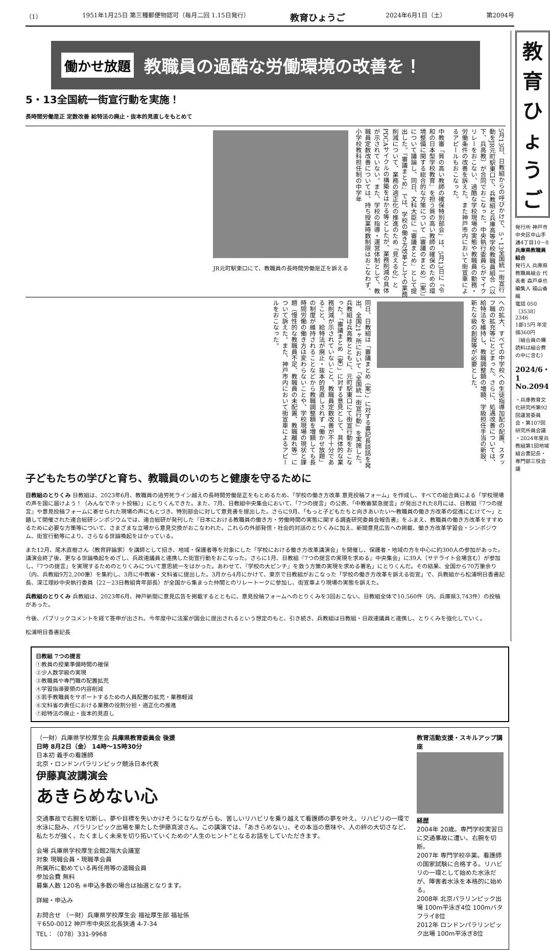（1） 1951年1月25日 第三種郵便物認可（毎月二回 1.15日発行） 教育ひょうご 2024年6月1日（土） 第2094号
働かせ放題 教職員の過酷な労働環境の改善を！
5・13全国統一街宣行動を実施！
長時間労働是正 定数改善 給特法の廃止・抜本的見直しをもとめて
5月13日、日教組からの呼びかけで、5・13全国統一街宣行動をJR元町駅東口で、兵教組と兵庫高等学校教職員組合（以下、兵高教）が合同でおこなった。中央執行委員らがマイクリレーをおこない、過酷な学校現場の実態や教職員の勤務・労働条件の改善を訴えた。また神戸市内において街宣車によるアピールもおこなった。
中教審「質の高い教師の確保特別部会」は、5月13日に『令和の日本型学校教育』を担う質の高い教師の確保のための環境整備に関する総合的な方策について（審議のまとめ）（案）」について議論し、同日、文科大臣に『審議まとめ』として提出した。『審議まとめ』では、学校の働き方改革としての業務削減について、業務の適正化の推進のため「見える化」とPDCAサイクルの構築をはかる等としたが、業務削減の具体が示されていない。また、学校の指導・運営体制として、教職員定数改善については、持ち授業時数制限はおこなわず、小学校教科担任制の中学年
JR元町駅東口にて、教職員の長時間労働是正を訴える
への拡大、すべての中学校への生徒指導加配の配置、スタッフ職の拡充等にとどまった。さらに、処遇改善については、給特法を維持し、教職調整額の増額、学級担任手当の新設、新たな級の創設等が必要とした。
同日、日教組は「審議まとめ（案）」に対する書記長談話を発出、全国21ヶ所において「全国統一街宣行動」を実施した。兵教組は兵高教とともに、元町駅東口にて街宣行動をおこなった。「審議まとめ（案）」に対する意見として、具体的な業務削減が示されていないこと、教職員定数改善が不十分であること、給特法が廃止・抜本的見直しされず「働かせ放題」の制度が維持されることなどから教職調整額を増額しても長時間労働の働き方は変わらないことや、学校現場の現状と課題（慢性的な教職員不足、教職員の未配置、教職離れ等）について訴えた。また、神戸市内において街宣車によるアピールをおこなった。
子どもたちの学びと育ち、教職員のいのちと健康を守るために
日教組のとりくみ 日教組は、2023年6月、教職員の過労死ライン越えの長時間労働是正をもとめるため、「学校の働き方改革 意見投稿フォーム」を作成し、すべての組合員による「学校現場の声を国に届けよう！（みんなでネット投稿）」にとりくんできた。また、7月、日教組中央集会において、「7つの提言」の公表、「中教審緊急提言」が発出された8月には、日教組『7つの提言』や意見投稿フォームに寄せられた現場の声にもとづき、特別部会に対して意見書を提出した。さらに9月、「もっと子どもたちと向きあいたい～教職員の働き方改革の促進にむけて～」と題して開催された連合総研シンポジウムでは、連合総研が発刊した『日本における教職員の働き方・労働時間の実態に関する調査研究委員会報告書』をふまえ、教職員の働き方改革をすすめるために必要な方策等について、さまざまな立場から意見交換がおこなわれた。これらの外部発信・社会的対話のとりくみに加え、新聞意見広告への掲載、働き方改革学習会・シンポジウム、街宣行動等により、さらなる世論喚起をはかっている。
また12月、尾木直樹さん（教育評論家）を講師として招き、地域・保護者等を対象にした「学校における働き方改革講演会」を開催し、保護者・地域の方を中心に約300人の参加があった。講演会終了後、更なる世論喚起をめざし、兵政連議員と連携した街宣行動をおこなった。さらに1月、日教組『7つの提言の実現を求める』中央集会」に39人（サテライト会場含む）が参加し、『7つの提言』を実現するためのとりくみについて意思統一をはかった。あわせて、『学校の大ピンチ』を救う方策の実現を求める署名」にとりくんだ。その結果、全国から70万筆余り（内、兵教組9万2,200筆）を集約し、3月に中教審・文科省に提出した。3月から4月にかけて、東京で日教組がおこなった「学校の働き方改革を訴える街宣」で、兵教組から松浦明日香書記長、深江理紗中央執行委員（22－23日教組青年部長）が全国から集まった仲間とのリレートークに参加し、街宣車より現場の実態を訴えた。
兵教組のとりくみ 兵教組は、2023年6月、神戸新聞に意見広告を掲載するとともに、意見投稿フォームへのとりくみを3回おこない、日教組全体で10,560件（内、兵庫県3,743件）の投稿があった。
今後、パブリックコメントを経て答申が出され、今年度中に法案が国会に提出されるという想定のもと、引き続き、兵教組は日教組・日政連議員と連携し、とりくみを強化していく。
松浦明日香書記長
教育ひょうご
発行所 神戸市中央区中山手通4丁目10－8
兵庫県教職員組合
発行人 兵庫県教職員組合 代表者 森戸卓也
編集人 福山香織
電話 050（3538）2346
1部15円 年定価360円
（組合員の購読料は組合費の中に含む）
2024/6・1
No.2094
・兵庫教育文化研究所第92回運営委員会・第107回研究所員会議
・2024年度兵教組第1回地域組合書記長・専門部三役会議
日教組 7つの提言
①教員の授業準備時間の確保
②少人数学級の実現
③教職員や専門職の配置拡充
④学習指導要領の内容削減
⑤若手教職員をサポートするための人員配置の拡充・業務軽減
⑥文科省の責任における業務の役割分担・適正化の推進
⑦給特法の廃止・抜本的見直し
（一財）兵庫県学校厚生会 兵庫県教育委員会 後援
日時 8月2日（金） 14時～15時30分
日本初 義手の看護師
北京・ロンドンパラリンピック競泳日本代表
伊藤真波講演会
あきらめない心
交通事故で右腕を切断し、夢や目標を失いかけそうになりながらも、苦しいリハビリを乗り越えて看護師の夢を叶え、リハビリの一環で水泳に励み、パラリンピック出場を果たした伊藤真波さん。この講演では、「あきらめない」、その本当の意味や、人の絆の大切さなど、私たちが強く、たくましく未来を切り拓いていくための“人生のヒント”となるお話をしていただきます。
会場 兵庫県学校厚生会館2階大会議室
対象 現職会員・現職準会員
所属所に勤めている再任用等の退職会員
参加会費 無料
募集人数 120名 ※申込多数の場合は抽選となります。
詳細・申込み
お問合せ （一財）兵庫県学校厚生会 福祉厚生部 福祉係
〒650-0012 神戸市中央区北長狭通 4-7-34
TEL：（078）331-9968
教育活動支援・スキルアップ講座
経歴
2004年 20歳。専門学校実習日に交通事故に遭い、右腕を切断。
2007年 専門学校卒業。看護師の国家試験に合格する。リハビリの一環として始めた水泳だが、障害者水泳を本格的に始める。
2008年 北京パラリンピック出場 100m平泳ぎ4位 100mバタフライ8位
2012年 ロンドンパラリンピック出場 100m平泳ぎ8位